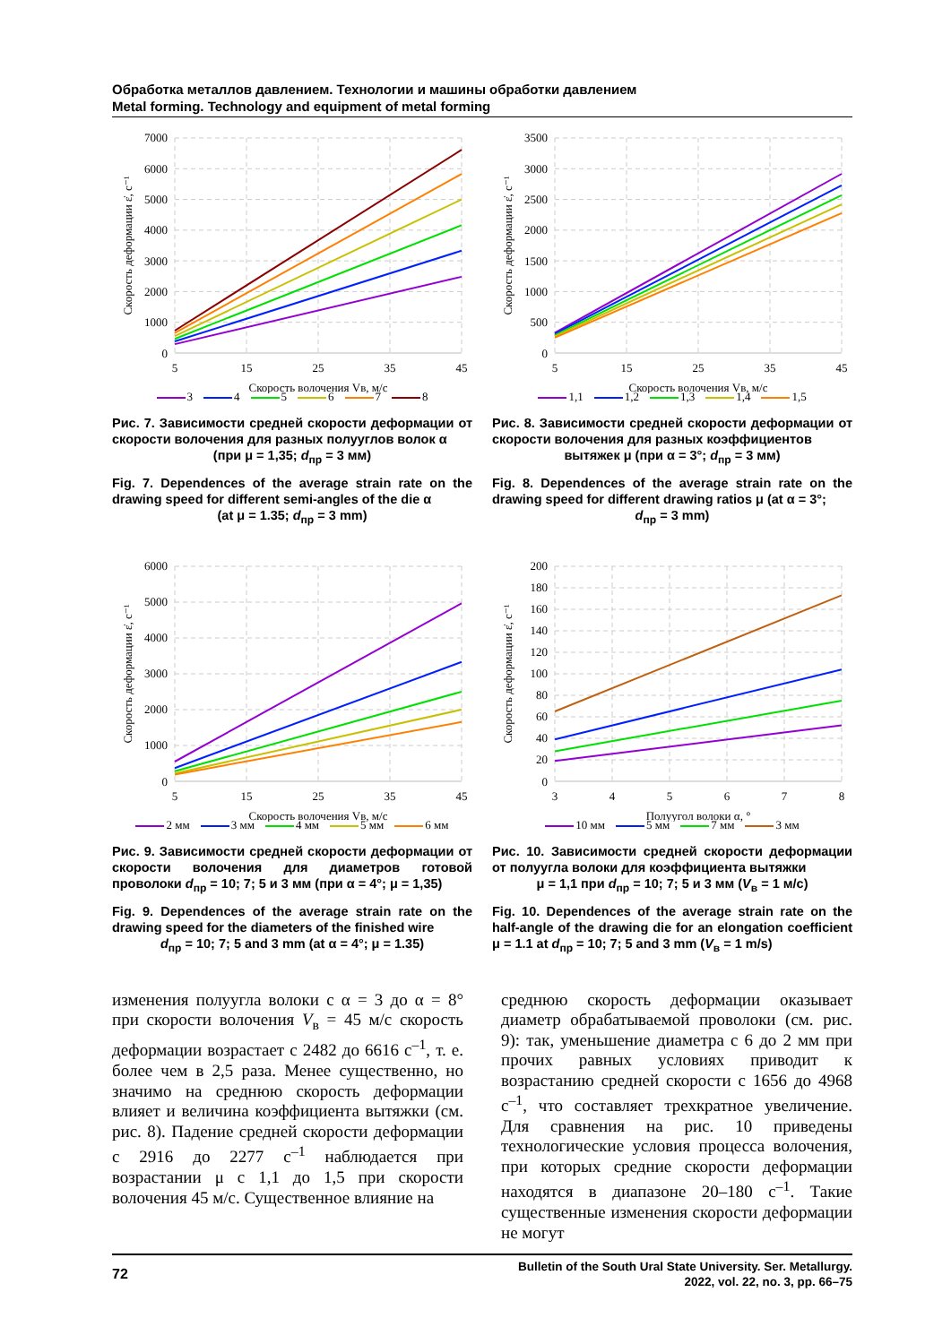Обработка металлов давлением. Технологии и машины обработки давлением
Metal forming. Technology and equipment of metal forming
7000
6000
5000
4000
3000
2000
1000
0
5
15
25
35
45
Скорость волочения Vв, м/с
Скорость деформации ε̇, с⁻¹
3 4 5 6 7 8
Рис. 7. Зависимости средней скорости деформации от скорости волочения для разных полууглов волок α
(при μ = 1,35; d<sub>пр</sub> = 3 мм)
Fig. 7. Dependences of the average strain rate on the drawing speed for different semi-angles of the die α
(at μ = 1.35; d<sub>пр</sub> = 3 mm)
3500
3000
2500
2000
1500
1000
500
0
5
15
25
35
45
Скорость волочения Vв, м/с
Скорость деформации ε̇, с⁻¹
1,1 1,2 1,3 1,4 1,5
Рис. 8. Зависимости средней скорости деформации от скорости волочения для разных коэффициентов
вытяжек μ (при α = 3°; d<sub>пр</sub> = 3 мм)
Fig. 8. Dependences of the average strain rate on the drawing speed for different drawing ratios μ (at α = 3°;
d<sub>пр</sub> = 3 mm)
6000
5000
4000
3000
2000
1000
0
5
15
25
35
45
Скорость волочения Vв, м/с
Скорость деформации ε̇, с⁻¹
2 мм 3 мм 4 мм 5 мм 6 мм
Рис. 9. Зависимости средней скорости деформации от скорости волочения для диаметров готовой проволоки d<sub>пр</sub> = 10; 7; 5 и 3 мм (при α = 4°; μ = 1,35)
Fig. 9. Dependences of the average strain rate on the drawing speed for the diameters of the finished wire
d<sub>пр</sub> = 10; 7; 5 and 3 mm (at α = 4°; μ = 1.35)
200
180
160
140
120
100
80
60
40
20
0
3
4
5
6
7
8
Полуугол волоки α, °
Скорость деформации ε̇, с⁻¹
10 мм 5 мм 7 мм 3 мм
Рис. 10. Зависимости средней скорости деформации от полуугла волоки для коэффициента вытяжки
μ = 1,1 при d<sub>пр</sub> = 10; 7; 5 и 3 мм (V<sub>в</sub> = 1 м/с)
Fig. 10. Dependences of the average strain rate on the half-angle of the drawing die for an elongation coefficient μ = 1.1 at d<sub>пр</sub> = 10; 7; 5 and 3 mm (V<sub>в</sub> = 1 m/s)
изменения полуугла волоки с α = 3 до α = 8° при скорости волочения V<sub>в</sub> = 45 м/с скорость деформации возрастает с 2482 до 6616 с<sup>–1</sup>, т. е. более чем в 2,5 раза. Менее существенно, но значимо на среднюю скорость деформации влияет и величина коэффициента вытяжки (см. рис. 8). Падение средней скорости деформации с 2916 до 2277 с<sup>–1</sup> наблюдается при возрастании μ с 1,1 до 1,5 при скорости волочения 45 м/с. Существенное влияние на
среднюю скорость деформации оказывает диаметр обрабатываемой проволоки (см. рис. 9): так, уменьшение диаметра с 6 до 2 мм при прочих равных условиях приводит к возрастанию средней скорости с 1656 до 4968 с<sup>–1</sup>, что составляет трехкратное увеличение. Для сравнения на рис. 10 приведены технологические условия процесса волочения, при которых средние скорости деформации находятся в диапазоне 20–180 с<sup>–1</sup>. Такие существенные изменения скорости деформации не могут
72
Bulletin of the South Ural State University. Ser. Metallurgy.
2022, vol. 22, no. 3, pp. 66–75